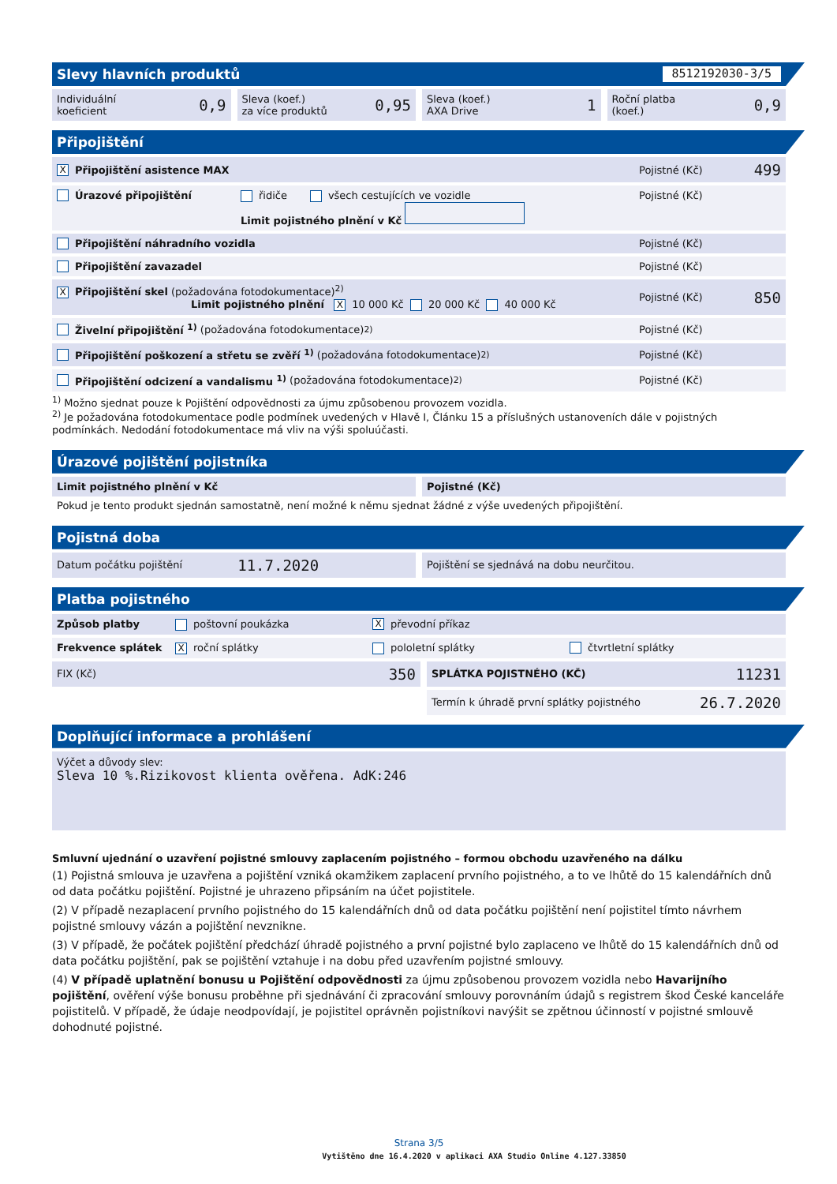Slevy hlavních produktů 8512192030-3/5
Individuální
koeficient 0,9
Sleva (koef.)
za více produktů 0,95
Sleva (koef.)
AXA Drive 1
Roční platba
(koef.) 0,9
Připojištění
X Připojištění asistence MAX Pojistné (Kč) 499
Úrazové připojištění řidiče všech cestujících ve vozidle
Limit pojistného plnění v Kč
Pojistné (Kč)
Připojištění náhradního vozidla Pojistné (Kč)
Připojištění zavazadel Pojistné (Kč)
X Připojištění skel (požadována fotodokumentace)<sup>2)</sup>
Limit pojistného plnění X 10 000 Kč 20 000 Kč 40 000 Kč
Pojistné (Kč) 850
Živelní připojištění <sup>1)</sup> (požadována fotodokumentace)<sup>2)</sup> Pojistné (Kč)
Připojištění poškození a střetu se zvěří <sup>1)</sup> (požadována fotodokumentace)<sup>2)</sup> Pojistné (Kč)
Připojištění odcizení a vandalismu <sup>1)</sup> (požadována fotodokumentace)<sup>2)</sup> Pojistné (Kč)
<sup>1)</sup> Možno sjednat pouze k Pojištění odpovědnosti za újmu způsobenou provozem vozidla.
<sup>2)</sup> Je požadována fotodokumentace podle podmínek uvedených v Hlavě I, Článku 15 a příslušných ustanoveních dále v pojistných podmínkách. Nedodání fotodokumentace má vliv na výši spoluúčasti.
Úrazové pojištění pojistníka
Limit pojistného plnění v Kč Pojistné (Kč)
Pokud je tento produkt sjednán samostatně, není možné k němu sjednat žádné z výše uvedených připojištění.
Pojistná doba
Datum počátku pojištění 11.7.2020
Pojištění se sjednává na dobu neurčitou.
Platba pojistného
Způsob platby poštovní poukázka X převodní příkaz
Frekvence splátek X roční splátky pololetní splátky čtvrtletní splátky
FIX (Kč) 350
SPLÁTKA POJISTNÉHO (KČ) 11231
Termín k úhradě první splátky pojistného 26.7.2020
Doplňující informace a prohlášení
Výčet a důvody slev:
Sleva 10 %.Rizikovost klienta ověřena. AdK:246
Smluvní ujednání o uzavření pojistné smlouvy zaplacením pojistného – formou obchodu uzavřeného na dálku
(1) Pojistná smlouva je uzavřena a pojištění vzniká okamžikem zaplacení prvního pojistného, a to ve lhůtě do 15 kalendářních dnů od data počátku pojištění. Pojistné je uhrazeno připsáním na účet pojistitele.
(2) V případě nezaplacení prvního pojistného do 15 kalendářních dnů od data počátku pojištění není pojistitel tímto návrhem pojistné smlouvy vázán a pojištění nevznikne.
(3) V případě, že počátek pojištění předchází úhradě pojistného a první pojistné bylo zaplaceno ve lhůtě do 15 kalendářních dnů od data počátku pojištění, pak se pojištění vztahuje i na dobu před uzavřením pojistné smlouvy.
(4) V případě uplatnění bonusu u Pojištění odpovědnosti za újmu způsobenou provozem vozidla nebo Havarijního pojištění, ověření výše bonusu proběhne při sjednávání či zpracování smlouvy porovnáním údajů s registrem škod České kanceláře pojistitelů. V případě, že údaje neodpovídají, je pojistitel oprávněn pojistníkovi navýšit se zpětnou účinností v pojistné smlouvě dohodnuté pojistné.
Strana 3/5
Vytištěno dne 16.4.2020 v aplikaci AXA Studio Online 4.127.33850